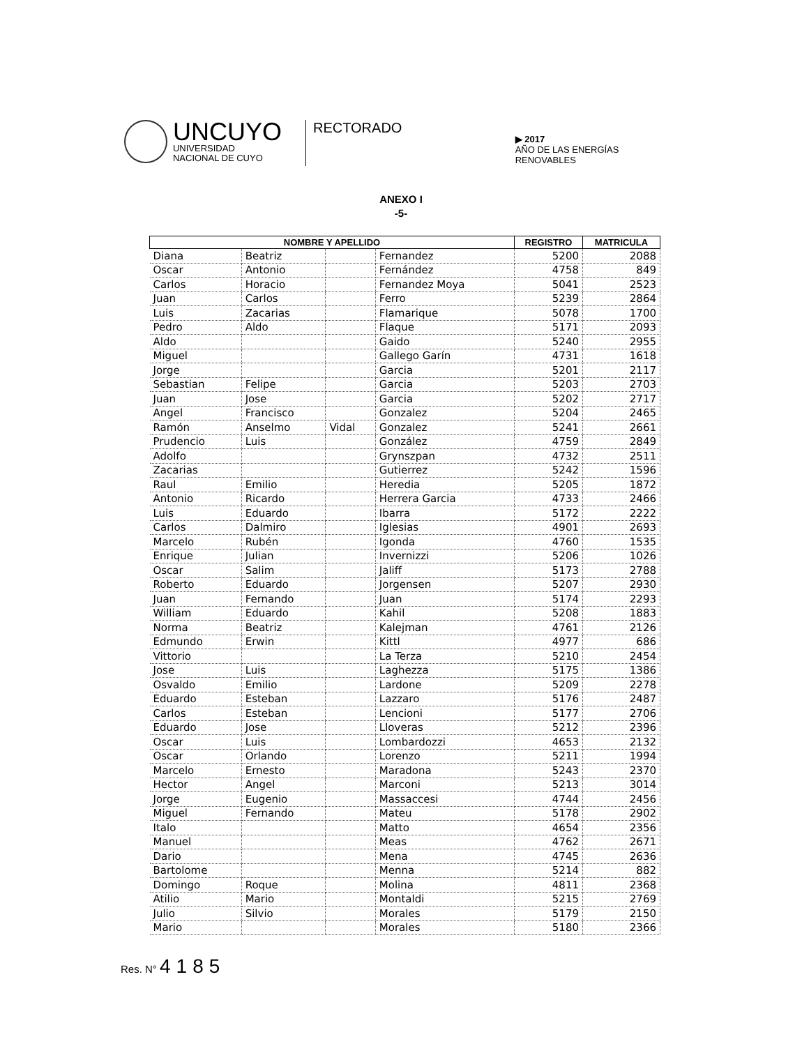UNCUYO
UNIVERSIDAD
NACIONAL DE CUYO
RECTORADO
▶ 2017
AÑO DE LAS ENERGÍAS RENOVABLES
ANEXO I
-5-
| NOMBRE Y APELLIDO | | | | REGISTRO | MATRICULA |
| --- | --- | --- | --- | --- | --- |
| Diana | Beatriz | | Fernandez | 5200 | 2088 |
| Oscar | Antonio | | Fernández | 4758 | 849 |
| Carlos | Horacio | | Fernandez Moya | 5041 | 2523 |
| Juan | Carlos | | Ferro | 5239 | 2864 |
| Luis | Zacarias | | Flamarique | 5078 | 1700 |
| Pedro | Aldo | | Flaque | 5171 | 2093 |
| Aldo | | | Gaido | 5240 | 2955 |
| Miguel | | | Gallego Garín | 4731 | 1618 |
| Jorge | | | Garcia | 5201 | 2117 |
| Sebastian | Felipe | | Garcia | 5203 | 2703 |
| Juan | Jose | | Garcia | 5202 | 2717 |
| Angel | Francisco | | Gonzalez | 5204 | 2465 |
| Ramón | Anselmo | Vidal | Gonzalez | 5241 | 2661 |
| Prudencio | Luis | | González | 4759 | 2849 |
| Adolfo | | | Grynszpan | 4732 | 2511 |
| Zacarias | | | Gutierrez | 5242 | 1596 |
| Raul | Emilio | | Heredia | 5205 | 1872 |
| Antonio | Ricardo | | Herrera Garcia | 4733 | 2466 |
| Luis | Eduardo | | Ibarra | 5172 | 2222 |
| Carlos | Dalmiro | | Iglesias | 4901 | 2693 |
| Marcelo | Rubén | | Igonda | 4760 | 1535 |
| Enrique | Julian | | Invernizzi | 5206 | 1026 |
| Oscar | Salim | | Jaliff | 5173 | 2788 |
| Roberto | Eduardo | | Jorgensen | 5207 | 2930 |
| Juan | Fernando | | Juan | 5174 | 2293 |
| William | Eduardo | | Kahil | 5208 | 1883 |
| Norma | Beatriz | | Kalejman | 4761 | 2126 |
| Edmundo | Erwin | | Kittl | 4977 | 686 |
| Vittorio | | | La Terza | 5210 | 2454 |
| Jose | Luis | | Laghezza | 5175 | 1386 |
| Osvaldo | Emilio | | Lardone | 5209 | 2278 |
| Eduardo | Esteban | | Lazzaro | 5176 | 2487 |
| Carlos | Esteban | | Lencioni | 5177 | 2706 |
| Eduardo | Jose | | Lloveras | 5212 | 2396 |
| Oscar | Luis | | Lombardozzi | 4653 | 2132 |
| Oscar | Orlando | | Lorenzo | 5211 | 1994 |
| Marcelo | Ernesto | | Maradona | 5243 | 2370 |
| Hector | Angel | | Marconi | 5213 | 3014 |
| Jorge | Eugenio | | Massaccesi | 4744 | 2456 |
| Miguel | Fernando | | Mateu | 5178 | 2902 |
| Italo | | | Matto | 4654 | 2356 |
| Manuel | | | Meas | 4762 | 2671 |
| Dario | | | Mena | 4745 | 2636 |
| Bartolome | | | Menna | 5214 | 882 |
| Domingo | Roque | | Molina | 4811 | 2368 |
| Atilio | Mario | | Montaldi | 5215 | 2769 |
| Julio | Silvio | | Morales | 5179 | 2150 |
| Mario | | | Morales | 5180 | 2366 |
Res. N° 4185